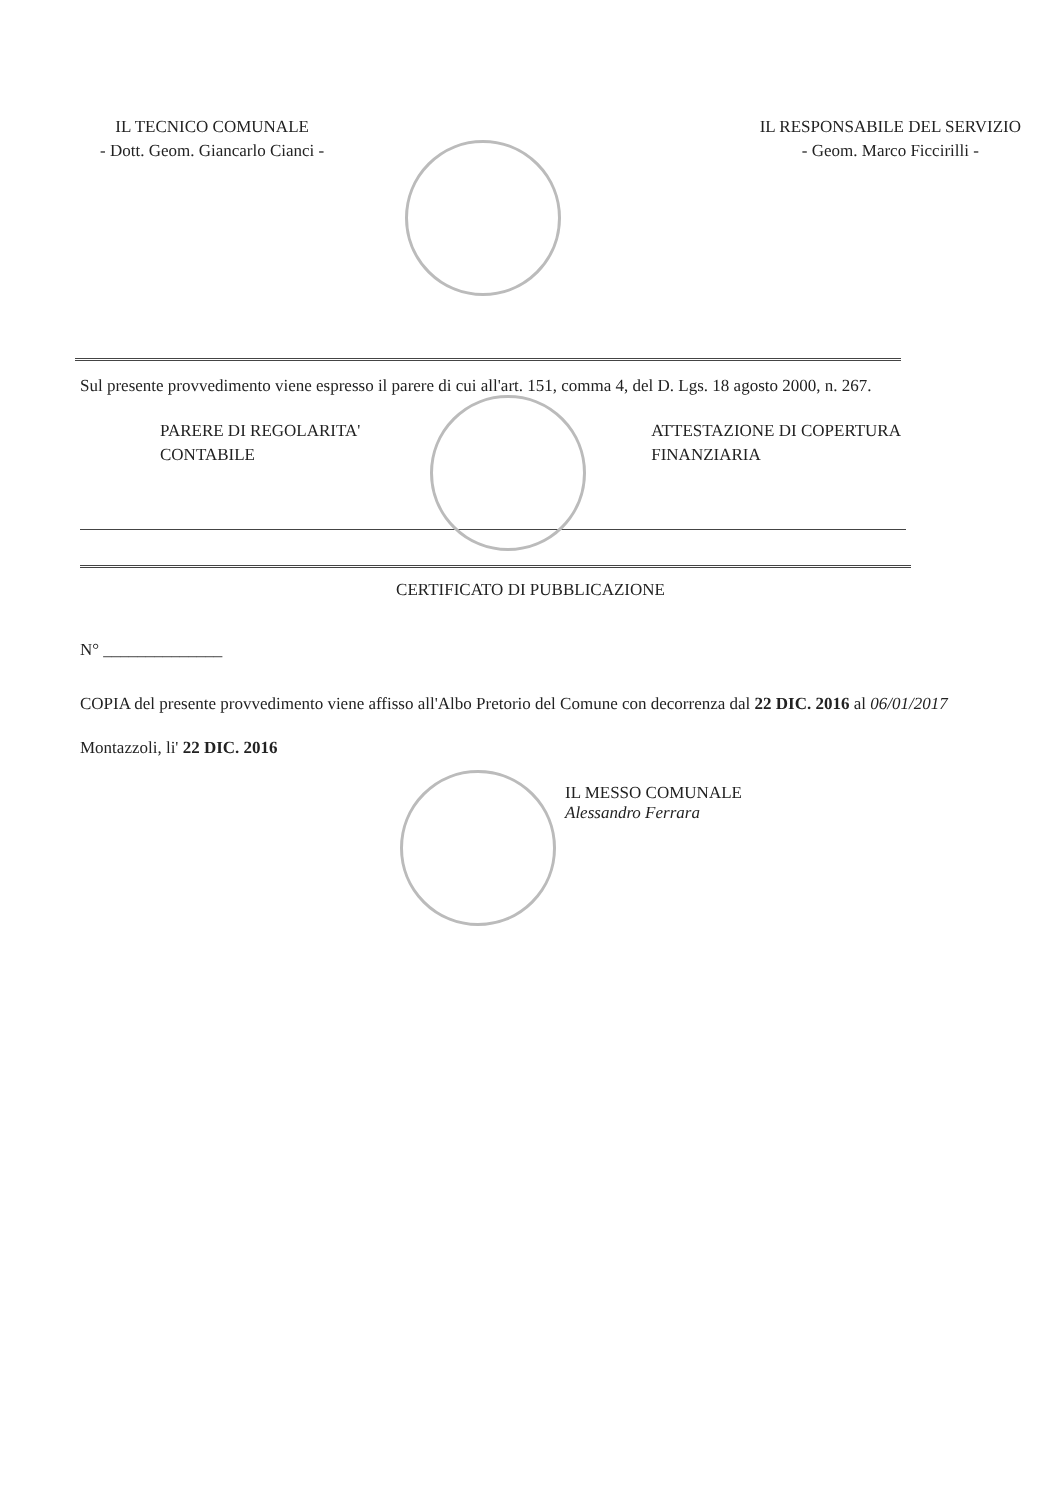IL TECNICO COMUNALE
- Dott. Geom. Giancarlo Cianci -
IL RESPONSABILE DEL SERVIZIO
- Geom. Marco Ficcirilli -
Sul presente provvedimento viene espresso il parere di cui all'art. 151, comma 4, del D. Lgs. 18 agosto 2000, n. 267.
PARERE DI REGOLARITA'
CONTABILE
ATTESTAZIONE DI COPERTURA
FINANZIARIA
CERTIFICATO DI PUBBLICAZIONE
N° ______________
COPIA del presente provvedimento viene affisso all'Albo Pretorio del Comune con decorrenza dal 22 DIC. 2016 al 06/01/2017
Montazzoli, li' 22 DIC. 2016
IL MESSO COMUNALE
Alessandro Ferrara